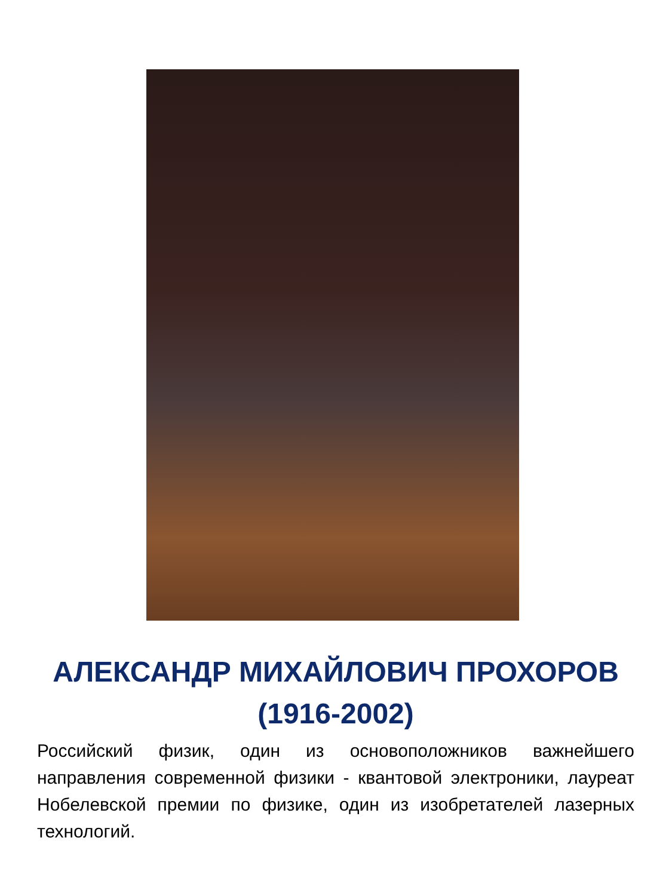АЛЕКСАНДР МИХАЙЛОВИЧ ПРОХОРОВ
(1916-2002)
Российский физик, один из основоположников важнейшего направления современной физики - квантовой электроники, лауреат Нобелевской премии по физике, один из изобретателей лазерных технологий.